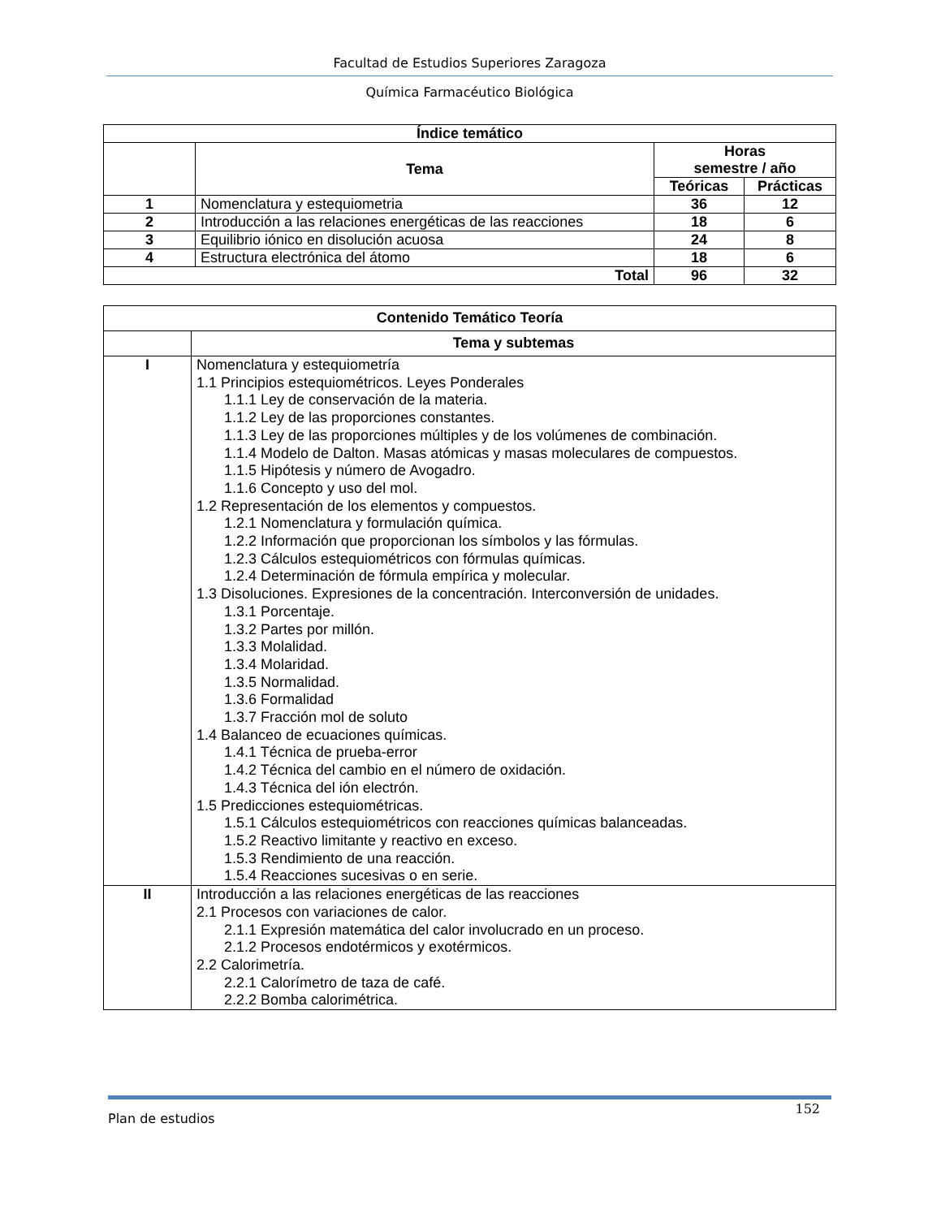Facultad de Estudios Superiores Zaragoza
Química Farmacéutico Biológica
| Índice temático | | | |
| --- | --- | --- | --- |
| | Tema | Horas semestre / año | |
| | | Teóricas | Prácticas |
| 1 | Nomenclatura y estequiometria | 36 | 12 |
| 2 | Introducción a las relaciones energéticas de las reacciones | 18 | 6 |
| 3 | Equilibrio iónico en disolución acuosa | 24 | 8 |
| 4 | Estructura electrónica del átomo | 18 | 6 |
| Total | | 96 | 32 |
| Contenido Temático Teoría | |
| --- | --- |
| | Tema y subtemas |
| I | Nomenclatura y estequiometría 1.1 Principios estequiométricos. Leyes Ponderales 1.1.1 Ley de conservación de la materia. 1.1.2 Ley de las proporciones constantes. 1.1.3 Ley de las proporciones múltiples y de los volúmenes de combinación. 1.1.4 Modelo de Dalton. Masas atómicas y masas moleculares de compuestos. 1.1.5 Hipótesis y número de Avogadro. 1.1.6 Concepto y uso del mol. 1.2 Representación de los elementos y compuestos. 1.2.1 Nomenclatura y formulación química. 1.2.2 Información que proporcionan los símbolos y las fórmulas. 1.2.3 Cálculos estequiométricos con fórmulas químicas. 1.2.4 Determinación de fórmula empírica y molecular. 1.3 Disoluciones. Expresiones de la concentración. Interconversión de unidades. 1.3.1 Porcentaje. 1.3.2 Partes por millón. 1.3.3 Molalidad. 1.3.4 Molaridad. 1.3.5 Normalidad. 1.3.6 Formalidad 1.3.7 Fracción mol de soluto 1.4 Balanceo de ecuaciones químicas. 1.4.1 Técnica de prueba-error 1.4.2 Técnica del cambio en el número de oxidación. 1.4.3 Técnica del ión electrón. 1.5 Predicciones estequiométricas. 1.5.1 Cálculos estequiométricos con reacciones químicas balanceadas. 1.5.2 Reactivo limitante y reactivo en exceso. 1.5.3 Rendimiento de una reacción. 1.5.4 Reacciones sucesivas o en serie. |
| II | Introducción a las relaciones energéticas de las reacciones 2.1 Procesos con variaciones de calor. 2.1.1 Expresión matemática del calor involucrado en un proceso. 2.1.2 Procesos endotérmicos y exotérmicos. 2.2 Calorimetría. 2.2.1 Calorímetro de taza de café. 2.2.2 Bomba calorimétrica. |
Plan de estudios 152